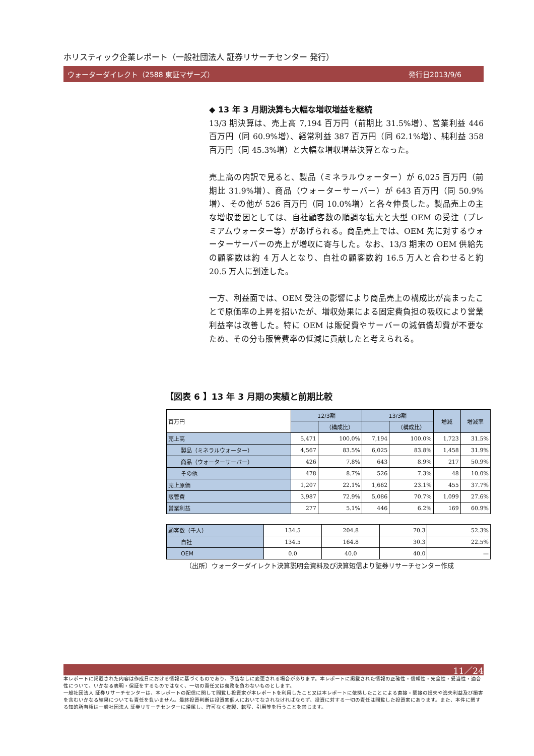ホリスティック企業レポート（一般社団法人 証券リサーチセンター 発行）
ウォーターダイレクト（2588 東証マザーズ） 発行日2013/9/6
◆ 13 年 3 月期決算も大幅な増収増益を継続
13/3 期決算は、売上高 7,194 百万円（前期比 31.5%増）、営業利益 446 百万円（同 60.9%増）、経常利益 387 百万円（同 62.1%増）、純利益 358 百万円（同 45.3%増）と大幅な増収増益決算となった。
売上高の内訳で見ると、製品（ミネラルウォーター）が 6,025 百万円（前期比 31.9%増）、商品（ウォーターサーバー）が 643 百万円（同 50.9%増）、その他が 526 百万円（同 10.0%増）と各々伸長した。製品売上の主な増収要因としては、自社顧客数の順調な拡大と大型 OEM の受注（プレミアムウォーター等）があげられる。商品売上では、OEM 先に対するウォーターサーバーの売上が増収に寄与した。なお、13/3 期末の OEM 供給先の顧客数は約 4 万人となり、自社の顧客数約 16.5 万人と合わせると約 20.5 万人に到達した。
一方、利益面では、OEM 受注の影響により商品売上の構成比が高まったことで原価率の上昇を招いたが、増収効果による固定費負担の吸収により営業利益率は改善した。特に OEM は販促費やサーバーの減価償却費が不要なため、その分も販管費率の低減に貢献したと考えられる。
【図表 6 】13 年 3 月期の実績と前期比較
| 百万円 | 12/3期 | | 13/3期 | | 増減 | 増減率 |
| | | （構成比） | | （構成比） | | |
| 売上高 | 5,471 | 100.0% | 7,194 | 100.0% | 1,723 | 31.5% |
| 製品（ミネラルウォーター） | 4,567 | 83.5% | 6,025 | 83.8% | 1,458 | 31.9% |
| 商品（ウォーターサーバー） | 426 | 7.8% | 643 | 8.9% | 217 | 50.9% |
| その他 | 478 | 8.7% | 526 | 7.3% | 48 | 10.0% |
| 売上原価 | 1,207 | 22.1% | 1,662 | 23.1% | 455 | 37.7% |
| 販管費 | 3,987 | 72.9% | 5,086 | 70.7% | 1,099 | 27.6% |
| 営業利益 | 277 | 5.1% | 446 | 6.2% | 169 | 60.9% |
| 顧客数（千人） | 134.5 | 204.8 | 70.3 | 52.3% |
| 自社 | 134.5 | 164.8 | 30.3 | 22.5% |
| OEM | 0.0 | 40.0 | 40.0 | — |
（出所）ウォーターダイレクト決算説明会資料及び決算短信より証券リサーチセンター作成
11／24
本レポートに掲載された内容は作成日における情報に基づくものであり、予告なしに変更される場合があります。本レポートに掲載された情報の正確性・信頼性・完全性・妥当性・適合性について、いかなる表明・保証をするものではなく、一切の責任又は義務を負わないものとします。
一般社団法人 証券リサーチセンターは、本レポートの配信に関して閲覧し投資家が本レポートを利用したこと又は本レポートに依拠したことによる直接・間接の損失や逸失利益及び損害を含むいかなる結果についても責任を負いません。最終投資判断は投資家個人においてなされなければならず、投資に対する一切の責任は閲覧した投資家にあります。また、本件に関する知的所有権は一般社団法人 証券リサーチセンターに帰属し、許可なく複製、転写、引用等を行うことを禁じます。